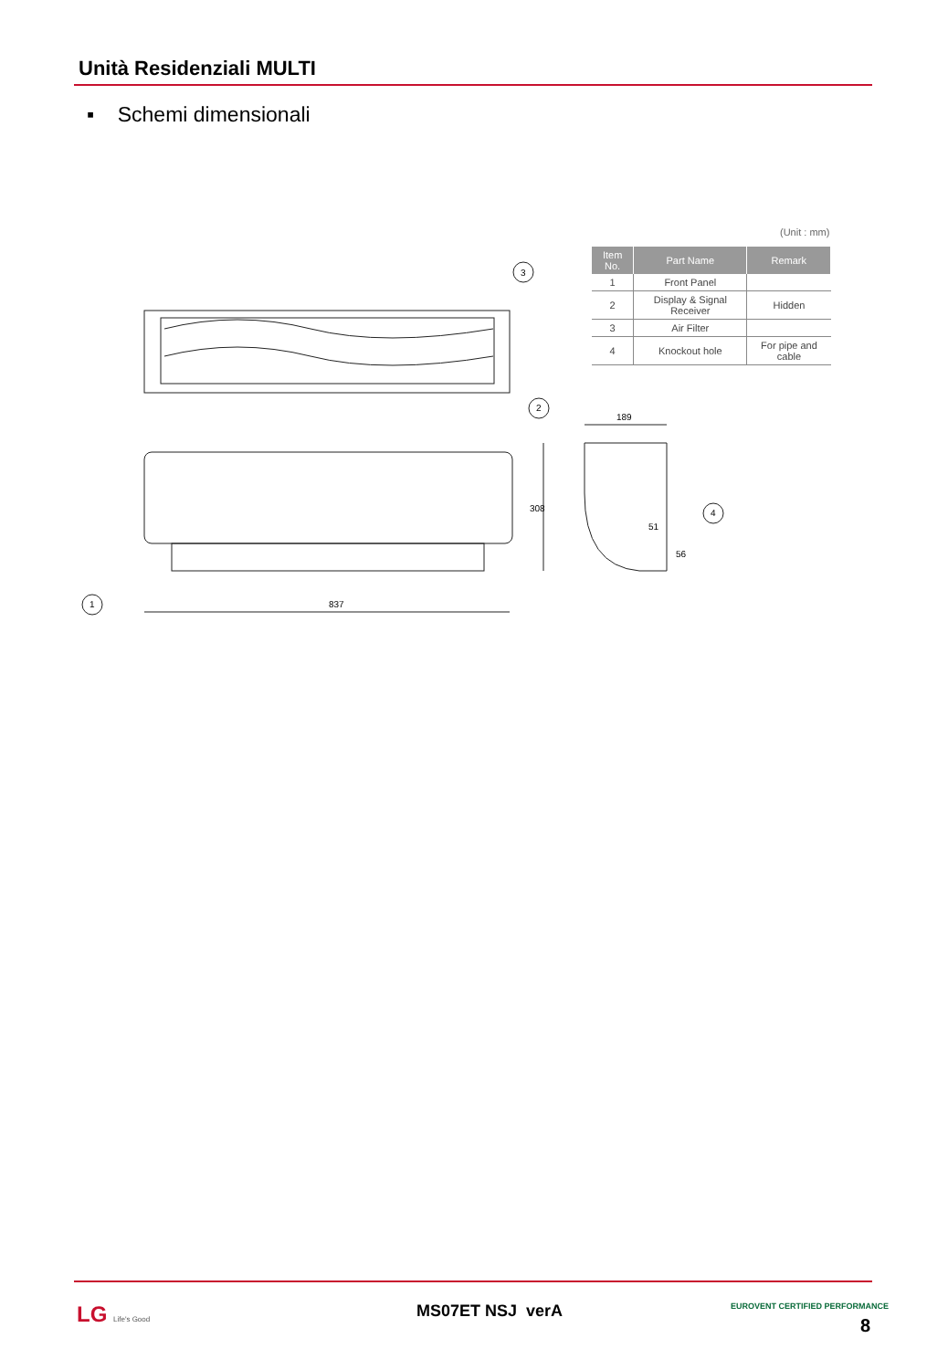Unità Residenziali MULTI
▪ Schemi dimensionali
(Unit : mm)
| Item No. | Part Name | Remark |
| --- | --- | --- |
| 1 | Front Panel | |
| 2 | Display & Signal Receiver | Hidden |
| 3 | Air Filter | |
| 4 | Knockout hole | For pipe and cable |
837
308
189
51
56
1
2
3
4
LG Life's Good MS07ET NSJ verA EUROVENT CERTIFIED PERFORMANCE
8